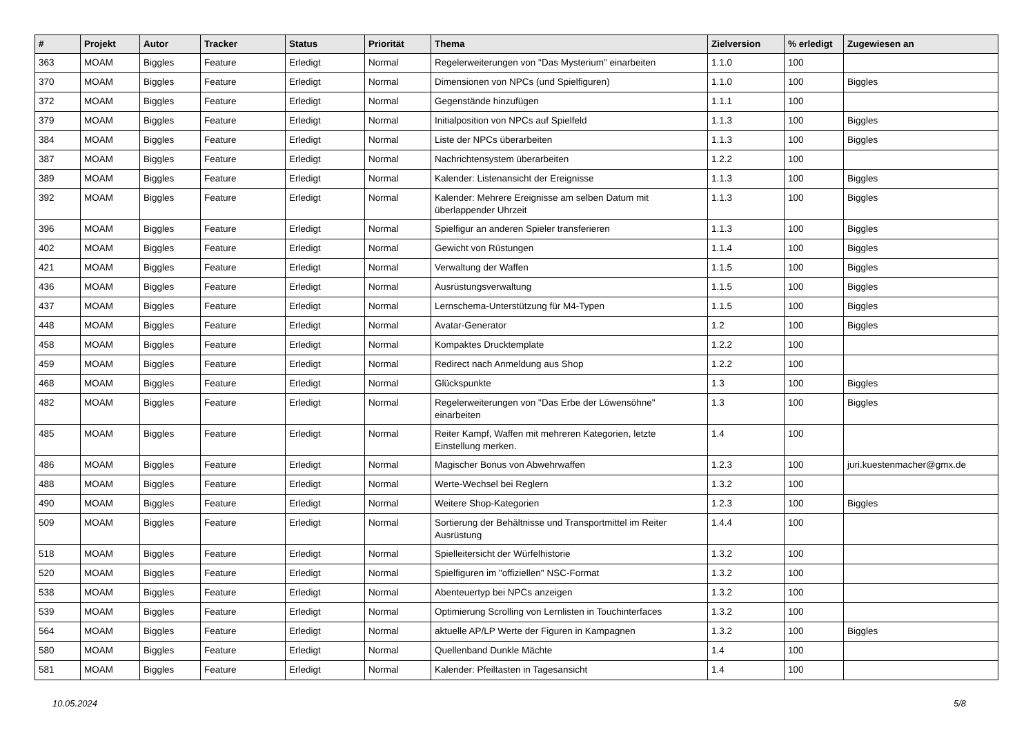| # | Projekt | Autor | Tracker | Status | Priorität | Thema | Zielversion | % erledigt | Zugewiesen an |
| --- | --- | --- | --- | --- | --- | --- | --- | --- | --- |
| 363 | MOAM | Biggles | Feature | Erledigt | Normal | Regelerweiterungen von "Das Mysterium" einarbeiten | 1.1.0 | 100 | |
| 370 | MOAM | Biggles | Feature | Erledigt | Normal | Dimensionen von NPCs (und Spielfiguren) | 1.1.0 | 100 | Biggles |
| 372 | MOAM | Biggles | Feature | Erledigt | Normal | Gegenstände hinzufügen | 1.1.1 | 100 | |
| 379 | MOAM | Biggles | Feature | Erledigt | Normal | Initialposition von NPCs auf Spielfeld | 1.1.3 | 100 | Biggles |
| 384 | MOAM | Biggles | Feature | Erledigt | Normal | Liste der NPCs überarbeiten | 1.1.3 | 100 | Biggles |
| 387 | MOAM | Biggles | Feature | Erledigt | Normal | Nachrichtensystem überarbeiten | 1.2.2 | 100 | |
| 389 | MOAM | Biggles | Feature | Erledigt | Normal | Kalender: Listenansicht der Ereignisse | 1.1.3 | 100 | Biggles |
| 392 | MOAM | Biggles | Feature | Erledigt | Normal | Kalender: Mehrere Ereignisse am selben Datum mit überlappender Uhrzeit | 1.1.3 | 100 | Biggles |
| 396 | MOAM | Biggles | Feature | Erledigt | Normal | Spielfigur an anderen Spieler transferieren | 1.1.3 | 100 | Biggles |
| 402 | MOAM | Biggles | Feature | Erledigt | Normal | Gewicht von Rüstungen | 1.1.4 | 100 | Biggles |
| 421 | MOAM | Biggles | Feature | Erledigt | Normal | Verwaltung der Waffen | 1.1.5 | 100 | Biggles |
| 436 | MOAM | Biggles | Feature | Erledigt | Normal | Ausrüstungsverwaltung | 1.1.5 | 100 | Biggles |
| 437 | MOAM | Biggles | Feature | Erledigt | Normal | Lernschema-Unterstützung für M4-Typen | 1.1.5 | 100 | Biggles |
| 448 | MOAM | Biggles | Feature | Erledigt | Normal | Avatar-Generator | 1.2 | 100 | Biggles |
| 458 | MOAM | Biggles | Feature | Erledigt | Normal | Kompaktes Drucktemplate | 1.2.2 | 100 | |
| 459 | MOAM | Biggles | Feature | Erledigt | Normal | Redirect nach Anmeldung aus Shop | 1.2.2 | 100 | |
| 468 | MOAM | Biggles | Feature | Erledigt | Normal | Glückspunkte | 1.3 | 100 | Biggles |
| 482 | MOAM | Biggles | Feature | Erledigt | Normal | Regelerweiterungen von "Das Erbe der Löwensöhne" einarbeiten | 1.3 | 100 | Biggles |
| 485 | MOAM | Biggles | Feature | Erledigt | Normal | Reiter Kampf, Waffen mit mehreren Kategorien, letzte Einstellung merken. | 1.4 | 100 | |
| 486 | MOAM | Biggles | Feature | Erledigt | Normal | Magischer Bonus von Abwehrwaffen | 1.2.3 | 100 | juri.kuestenmacher@gmx.de |
| 488 | MOAM | Biggles | Feature | Erledigt | Normal | Werte-Wechsel bei Reglern | 1.3.2 | 100 | |
| 490 | MOAM | Biggles | Feature | Erledigt | Normal | Weitere Shop-Kategorien | 1.2.3 | 100 | Biggles |
| 509 | MOAM | Biggles | Feature | Erledigt | Normal | Sortierung der Behältnisse und Transportmittel im Reiter Ausrüstung | 1.4.4 | 100 | |
| 518 | MOAM | Biggles | Feature | Erledigt | Normal | Spielleitersicht der Würfelhistorie | 1.3.2 | 100 | |
| 520 | MOAM | Biggles | Feature | Erledigt | Normal | Spielfiguren im "offiziellen" NSC-Format | 1.3.2 | 100 | |
| 538 | MOAM | Biggles | Feature | Erledigt | Normal | Abenteuertyp bei NPCs anzeigen | 1.3.2 | 100 | |
| 539 | MOAM | Biggles | Feature | Erledigt | Normal | Optimierung Scrolling von Lernlisten in Touchinterfaces | 1.3.2 | 100 | |
| 564 | MOAM | Biggles | Feature | Erledigt | Normal | aktuelle AP/LP Werte der Figuren in Kampagnen | 1.3.2 | 100 | Biggles |
| 580 | MOAM | Biggles | Feature | Erledigt | Normal | Quellenband Dunkle Mächte | 1.4 | 100 | |
| 581 | MOAM | Biggles | Feature | Erledigt | Normal | Kalender: Pfeiltasten in Tagesansicht | 1.4 | 100 | |
10.05.2024 5/8